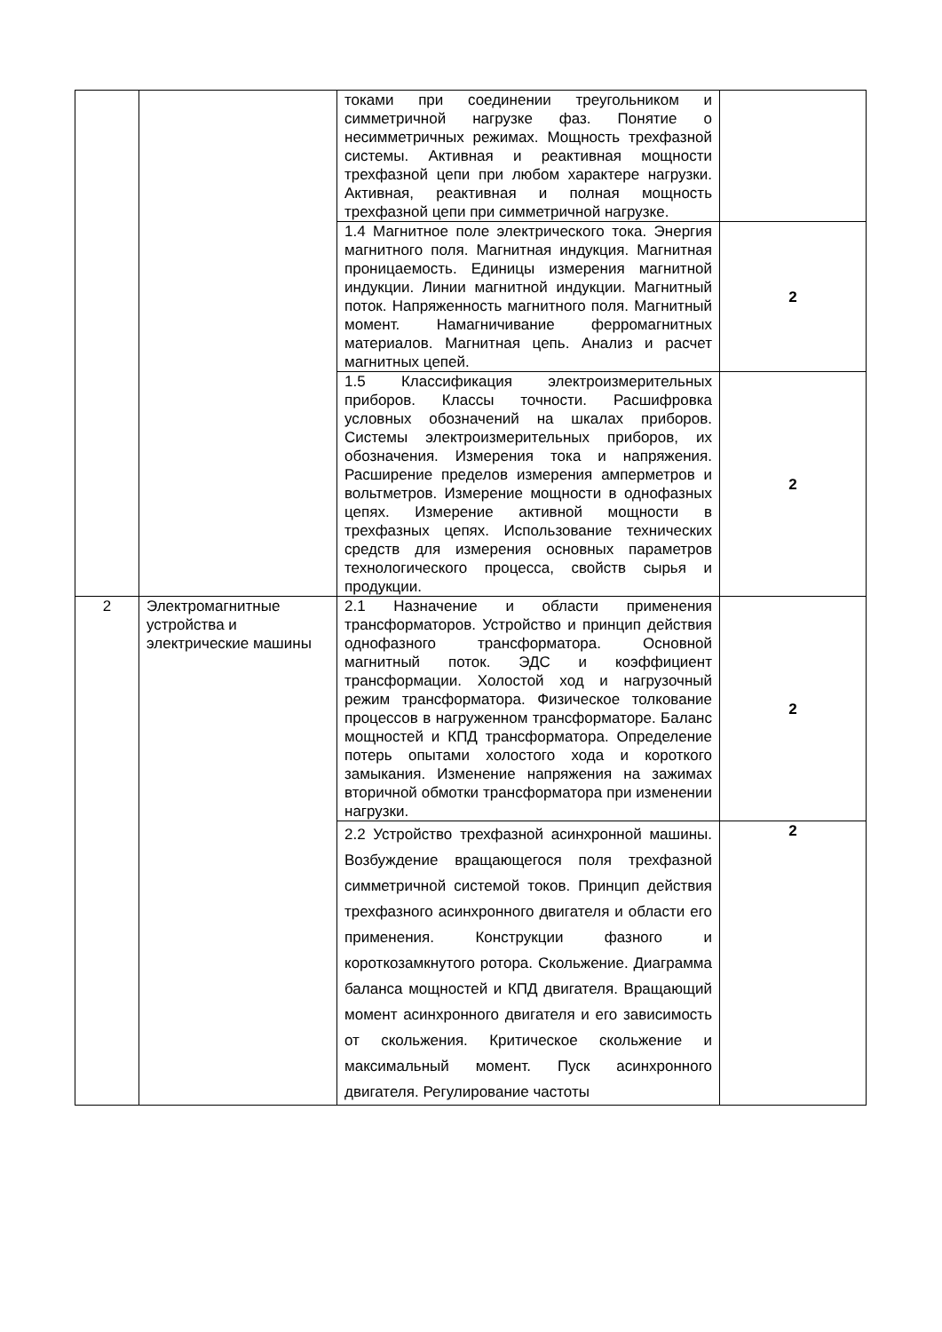| | | токами при соединении треугольником и симметричной нагрузке фаз. Понятие о несимметричных режимах. Мощность трехфазной системы. Активная и реактивная мощности трехфазной цепи при любом характере нагрузки. Активная, реактивная и полная мощность трехфазной цепи при симметричной нагрузке. | |
| | | 1.4 Магнитное поле электрического тока. Энергия магнитного поля. Магнитная индукция. Магнитная проницаемость. Единицы измерения магнитной индукции. Линии магнитной индукции. Магнитный поток. Напряженность магнитного поля. Магнитный момент. Намагничивание ферромагнитных материалов. Магнитная цепь. Анализ и расчет магнитных цепей. | 2 |
| | | 1.5 Классификация электроизмерительных приборов. Классы точности. Расшифровка условных обозначений на шкалах приборов. Системы электроизмерительных приборов, их обозначения. Измерения тока и напряжения. Расширение пределов измерения амперметров и вольтметров. Измерение мощности в однофазных цепях. Измерение активной мощности в трехфазных цепях. Использование технических средств для измерения основных параметров технологического процесса, свойств сырья и продукции. | 2 |
| 2 | Электромагнитные устройства и электрические машины | 2.1 Назначение и области применения трансформаторов. Устройство и принцип действия однофазного трансформатора. Основной магнитный поток. ЭДС и коэффициент трансформации. Холостой ход и нагрузочный режим трансформатора. Физическое толкование процессов в нагруженном трансформаторе. Баланс мощностей и КПД трансформатора. Определение потерь опытами холостого хода и короткого замыкания. Изменение напряжения на зажимах вторичной обмотки трансформатора при изменении нагрузки. | 2 |
| | | 2.2 Устройство трехфазной асинхронной машины. Возбуждение вращающегося поля трехфазной симметричной системой токов. Принцип действия трехфазного асинхронного двигателя и области его применения. Конструкции фазного и короткозамкнутого ротора. Скольжение. Диаграмма баланса мощностей и КПД двигателя. Вращающий момент асинхронного двигателя и его зависимость от скольжения. Критическое скольжение и максимальный момент. Пуск асинхронного двигателя. Регулирование частоты | 2 |